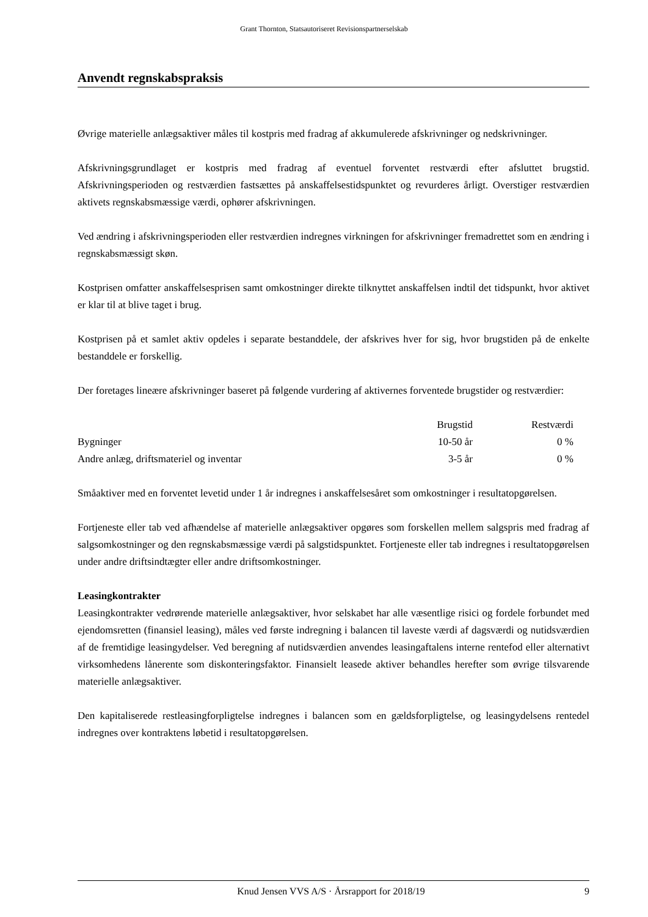Grant Thornton, Statsautoriseret Revisionspartnerselskab
Anvendt regnskabspraksis
Øvrige materielle anlægsaktiver måles til kostpris med fradrag af akkumulerede afskrivninger og nedskrivninger.
Afskrivningsgrundlaget er kostpris med fradrag af eventuel forventet restværdi efter afsluttet brugstid. Afskrivningsperioden og restværdien fastsættes på anskaffelsestidspunktet og revurderes årligt. Overstiger restværdien aktivets regnskabsmæssige værdi, ophører afskrivningen.
Ved ændring i afskrivningsperioden eller restværdien indregnes virkningen for afskrivninger fremadrettet som en ændring i regnskabsmæssigt skøn.
Kostprisen omfatter anskaffelsesprisen samt omkostninger direkte tilknyttet anskaffelsen indtil det tidspunkt, hvor aktivet er klar til at blive taget i brug.
Kostprisen på et samlet aktiv opdeles i separate bestanddele, der afskrives hver for sig, hvor brugstiden på de enkelte bestanddele er forskellig.
Der foretages lineære afskrivninger baseret på følgende vurdering af aktivernes forventede brugstider og restværdier:
| | Brugstid | Restværdi |
| --- | --- | --- |
| Bygninger | 10-50 år | 0 % |
| Andre anlæg, driftsmateriel og inventar | 3-5 år | 0 % |
Småaktiver med en forventet levetid under 1 år indregnes i anskaffelsesåret som omkostninger i resultatopgørelsen.
Fortjeneste eller tab ved afhændelse af materielle anlægsaktiver opgøres som forskellen mellem salgspris med fradrag af salgsomkostninger og den regnskabsmæssige værdi på salgstidspunktet. Fortjeneste eller tab indregnes i resultatopgørelsen under andre driftsindtægter eller andre driftsomkostninger.
Leasingkontrakter
Leasingkontrakter vedrørende materielle anlægsaktiver, hvor selskabet har alle væsentlige risici og fordele forbundet med ejendomsretten (finansiel leasing), måles ved første indregning i balancen til laveste værdi af dagsværdi og nutidsværdien af de fremtidige leasingydelser. Ved beregning af nutidsværdien anvendes leasingaftalens interne rentefod eller alternativt virksomhedens lånerente som diskonteringsfaktor. Finansielt leasede aktiver behandles herefter som øvrige tilsvarende materielle anlægsaktiver.
Den kapitaliserede restleasingforpligtelse indregnes i balancen som en gældsforpligtelse, og leasingydelsens rentedel indregnes over kontraktens løbetid i resultatopgørelsen.
Knud Jensen VVS A/S · Årsrapport for 2018/19 9